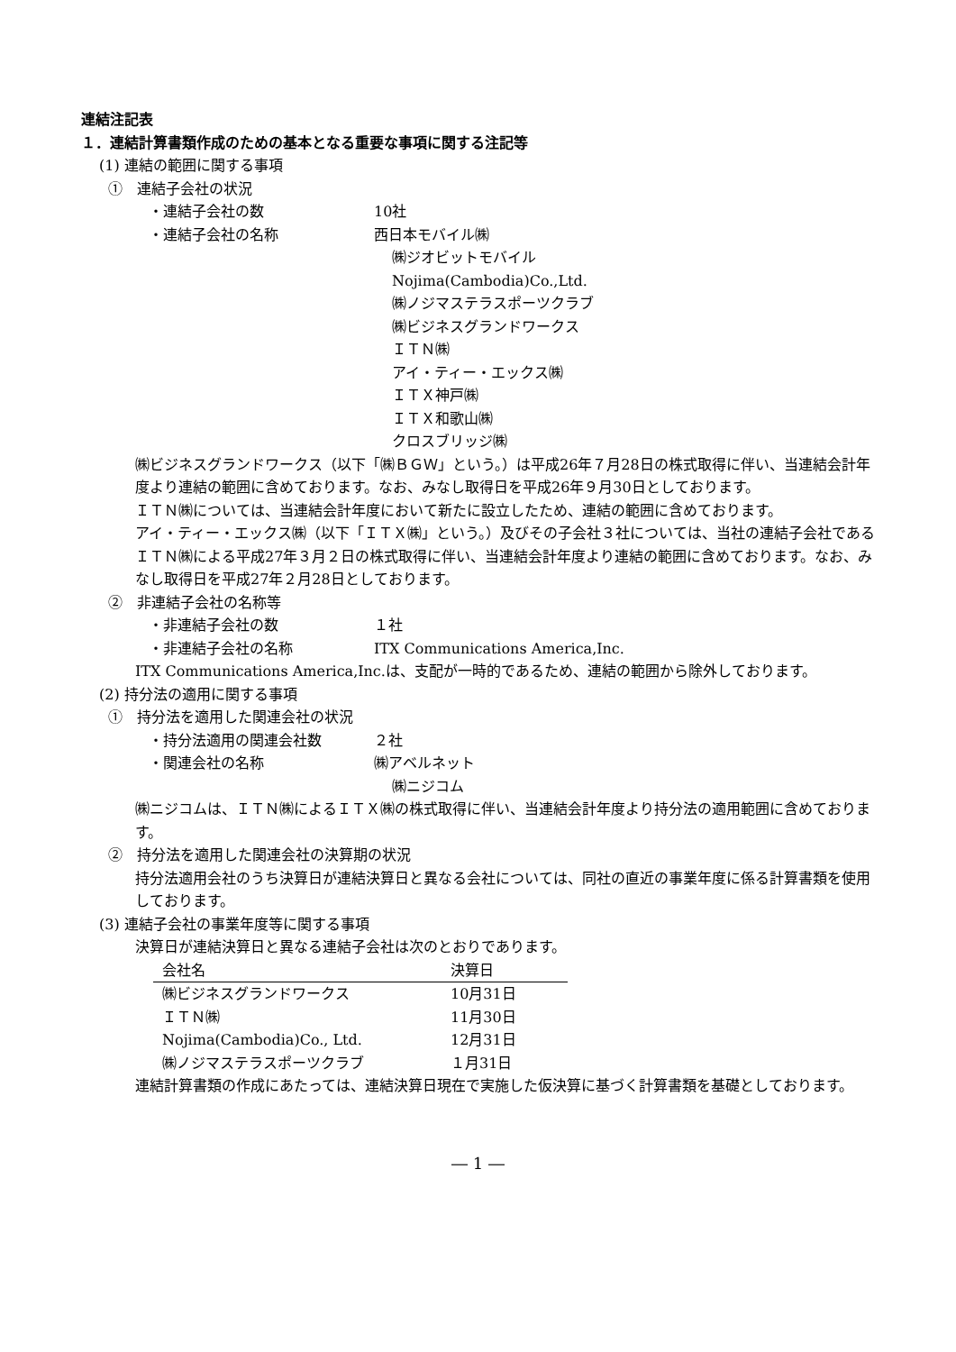連結注記表
１．連結計算書類作成のための基本となる重要な事項に関する注記等
(1) 連結の範囲に関する事項
①　連結子会社の状況
・連結子会社の数 10社
・連結子会社の名称 西日本モバイル㈱
㈱ジオビットモバイル
Nojima(Cambodia)Co.,Ltd.
㈱ノジマステラスポーツクラブ
㈱ビジネスグランドワークス
ＩＴＮ㈱
アイ・ティー・エックス㈱
ＩＴＸ神戸㈱
ＩＴＸ和歌山㈱
クロスブリッジ㈱
㈱ビジネスグランドワークス（以下「㈱ＢＧＷ」という。）は平成26年７月28日の株式取得に伴い、当連結会計年度より連結の範囲に含めております。なお、みなし取得日を平成26年９月30日としております。
ＩＴＮ㈱については、当連結会計年度において新たに設立したため、連結の範囲に含めております。
アイ・ティー・エックス㈱（以下「ＩＴＸ㈱」という。）及びその子会社３社については、当社の連結子会社であるＩＴＮ㈱による平成27年３月２日の株式取得に伴い、当連結会計年度より連結の範囲に含めております。なお、みなし取得日を平成27年２月28日としております。
②　非連結子会社の名称等
・非連結子会社の数 １社
・非連結子会社の名称 ITX Communications America,Inc.
ITX Communications America,Inc.は、支配が一時的であるため、連結の範囲から除外しております。
(2) 持分法の適用に関する事項
①　持分法を適用した関連会社の状況
・持分法適用の関連会社数 ２社
・関連会社の名称 ㈱アベルネット
㈱ニジコム
㈱ニジコムは、ＩＴＮ㈱によるＩＴＸ㈱の株式取得に伴い、当連結会計年度より持分法の適用範囲に含めております。
②　持分法を適用した関連会社の決算期の状況
持分法適用会社のうち決算日が連結決算日と異なる会社については、同社の直近の事業年度に係る計算書類を使用しております。
(3) 連結子会社の事業年度等に関する事項
決算日が連結決算日と異なる連結子会社は次のとおりであります。
| 会社名 | 決算日 |
| --- | --- |
| ㈱ビジネスグランドワークス | 10月31日 |
| ＩＴＮ㈱ | 11月30日 |
| Nojima(Cambodia)Co., Ltd. | 12月31日 |
| ㈱ノジマステラスポーツクラブ | １月31日 |
連結計算書類の作成にあたっては、連結決算日現在で実施した仮決算に基づく計算書類を基礎としております。
― 1 ―